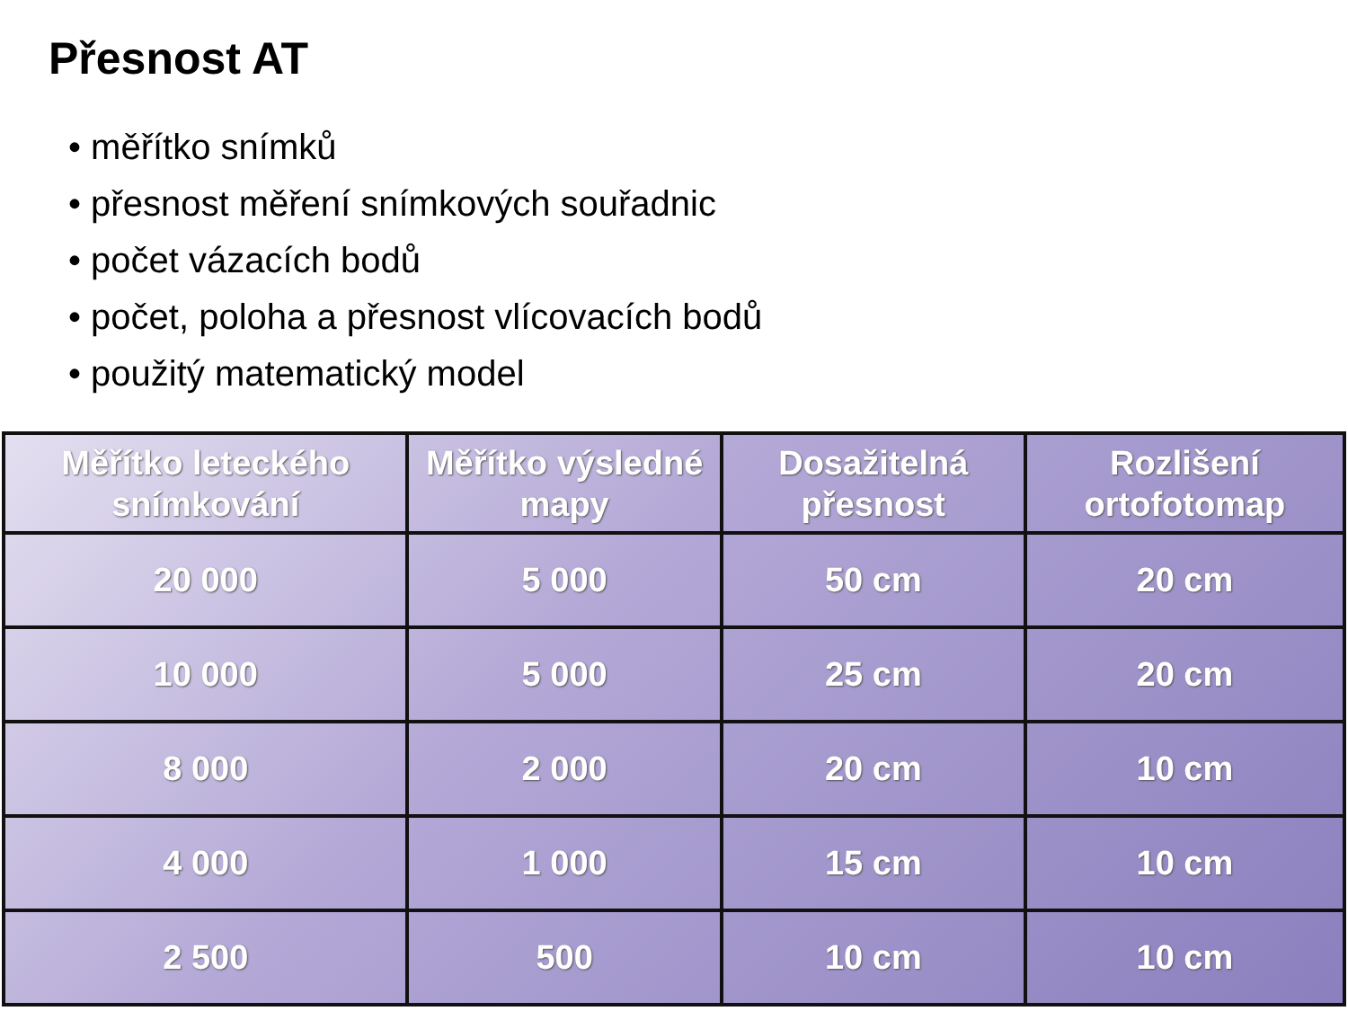Přesnost AT
• měřítko snímků
• přesnost měření snímkových souřadnic
• počet vázacích bodů
• počet, poloha a přesnost vlícovacích bodů
• použitý matematický model
| Měřítko leteckého snímkování | Měřítko výsledné mapy | Dosažitelná přesnost | Rozlišení ortofotomap |
| --- | --- | --- | --- |
| 20 000 | 5 000 | 50 cm | 20 cm |
| 10 000 | 5 000 | 25 cm | 20 cm |
| 8 000 | 2 000 | 20 cm | 10 cm |
| 4 000 | 1 000 | 15 cm | 10 cm |
| 2 500 | 500 | 10 cm | 10 cm |